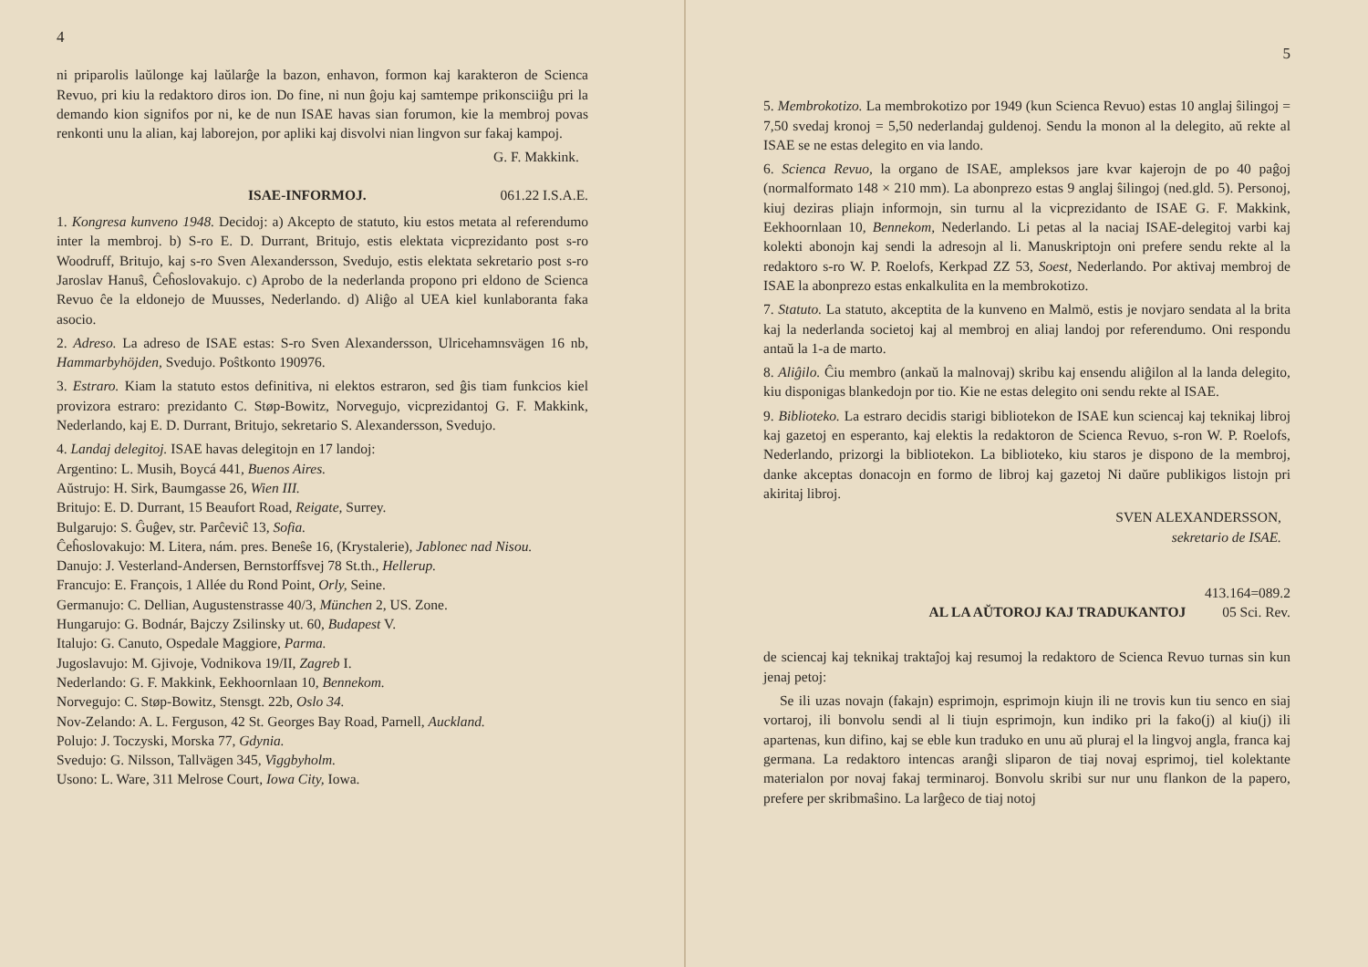4
ni priparolis laŭlonge kaj laŭlarĝe la bazon, enhavon, formon kaj karakteron de Scienca Revuo, pri kiu la redaktoro diros ion. Do fine, ni nun ĝoju kaj samtempe prikonsciiĝu pri la demando kion signifos por ni, ke de nun ISAE havas sian forumon, kie la membroj povas renkonti unu la alian, kaj laborejon, por apliki kaj disvolvi nian lingvon sur fakaj kampoj.
G. F. Makkink.
ISAE-INFORMOJ. 061.22 I.S.A.E.
1. Kongresa kunveno 1948. Decidoj: a) Akcepto de statuto, kiu estos metata al referendumo inter la membroj. b) S-ro E. D. Durrant, Britujo, estis elektata vicprezidanto post s-ro Woodruff, Britujo, kaj s-ro Sven Alexandersson, Svedujo, estis elektata sekretario post s-ro Jaroslav Hanuŝ, Ĉeĥoslovakujo. c) Aprobo de la nederlanda propono pri eldono de Scienca Revuo ĉe la eldonejo de Muusses, Nederlando. d) Aliĝo al UEA kiel kunlaboranta faka asocio.
2. Adreso. La adreso de ISAE estas: S-ro Sven Alexandersson, Ulricehamnsvägen 16 nb, Hammarbyhöjden, Svedujo. Poŝtkonto 190976.
3. Estraro. Kiam la statuto estos definitiva, ni elektos estraron, sed ĝis tiam funkcios kiel provizora estraro: prezidanto C. Støp-Bowitz, Norvegujo, vicprezidantoj G. F. Makkink, Nederlando, kaj E. D. Durrant, Britujo, sekretario S. Alexandersson, Svedujo.
4. Landaj delegitoj. ISAE havas delegitojn en 17 landoj:
Argentino: L. Musih, Boycá 441, Buenos Aires.
Aŭstrujo: H. Sirk, Baumgasse 26, Wien III.
Britujo: E. D. Durrant, 15 Beaufort Road, Reigate, Surrey.
Bulgarujo: S. Ĝuĝev, str. Parĉeviĉ 13, Sofia.
Ĉeĥoslovakujo: M. Litera, nám. pres. Beneŝe 16, (Krystalerie), Jablonec nad Nisou.
Danujo: J. Vesterland-Andersen, Bernstorffsvej 78 St.th., Hellerup.
Francujo: E. François, 1 Allée du Rond Point, Orly, Seine.
Germanujo: C. Dellian, Augustenstrasse 40/3, München 2, US. Zone.
Hungarujo: G. Bodnár, Bajczy Zsilinsky ut. 60, Budapest V.
Italujo: G. Canuto, Ospedale Maggiore, Parma.
Jugoslavujo: M. Gjivoje, Vodnikova 19/II, Zagreb I.
Nederlando: G. F. Makkink, Eekhoornlaan 10, Bennekom.
Norvegujo: C. Støp-Bowitz, Stensgt. 22b, Oslo 34.
Nov-Zelando: A. L. Ferguson, 42 St. Georges Bay Road, Parnell, Auckland.
Polujo: J. Toczyski, Morska 77, Gdynia.
Svedujo: G. Nilsson, Tallvägen 345, Viggbyholm.
Usono: L. Ware, 311 Melrose Court, Iowa City, Iowa.
5
5. Membrokotizo. La membrokotizo por 1949 (kun Scienca Revuo) estas 10 anglaj ŝilingoj = 7,50 svedaj kronoj = 5,50 nederlandaj guldenoj. Sendu la monon al la delegito, aŭ rekte al ISAE se ne estas delegito en via lando.
6. Scienca Revuo, la organo de ISAE, ampleksos jare kvar kajerojn de po 40 paĝoj (normalformato 148 × 210 mm). La abonprezo estas 9 anglaj ŝilingoj (ned.gld. 5). Personoj, kiuj deziras pliajn informojn, sin turnu al la vicprezidanto de ISAE G. F. Makkink, Eekhoornlaan 10, Bennekom, Nederlando. Li petas al la naciaj ISAE-delegitoj varbi kaj kolekti abonojn kaj sendi la adresojn al li. Manuskriptojn oni prefere sendu rekte al la redaktoro s-ro W. P. Roelofs, Kerkpad ZZ 53, Soest, Nederlando. Por aktivaj membroj de ISAE la abonprezo estas enkalkulita en la membrokotizo.
7. Statuto. La statuto, akceptita de la kunveno en Malmö, estis je novjaro sendata al la brita kaj la nederlanda societoj kaj al membroj en aliaj landoj por referendumo. Oni respondu antaŭ la 1-a de marto.
8. Aliĝilo. Ĉiu membro (ankaŭ la malnovaj) skribu kaj ensendu aliĝilon al la landa delegito, kiu disponigas blankedojn por tio. Kie ne estas delegito oni sendu rekte al ISAE.
9. Biblioteko. La estraro decidis starigi bibliotekon de ISAE kun sciencaj kaj teknikaj libroj kaj gazetoj en esperanto, kaj elektis la redaktoron de Scienca Revuo, s-ron W. P. Roelofs, Nederlando, prizorgi la bibliotekon. La biblioteko, kiu staros je dispono de la membroj, danke akceptas donacojn en formo de libroj kaj gazetoj Ni daŭre publikigos listojn pri akiritaj libroj.
SVEN ALEXANDERSSON,
sekretario de ISAE.
413.164=089.2
AL LA AŬTOROJ KAJ TRADUKANTOJ 05 Sci. Rev.
de sciencaj kaj teknikaj traktaĵoj kaj resumoj la redaktoro de Scienca Revuo turnas sin kun jenaj petoj:
Se ili uzas novajn (fakajn) esprimojn, esprimojn kiujn ili ne trovis kun tiu senco en siaj vortaroj, ili bonvolu sendi al li tiujn esprimojn, kun indiko pri la fako(j) al kiu(j) ili apartenas, kun difino, kaj se eble kun traduko en unu aŭ pluraj el la lingvoj angla, franca kaj germana. La redaktoro intencas aranĝi sliparon de tiaj novaj esprimoj, tiel kolektante materialon por novaj fakaj terminaroj. Bonvolu skribi sur nur unu flankon de la papero, prefere per skribmaŝino. La larĝeco de tiaj notoj